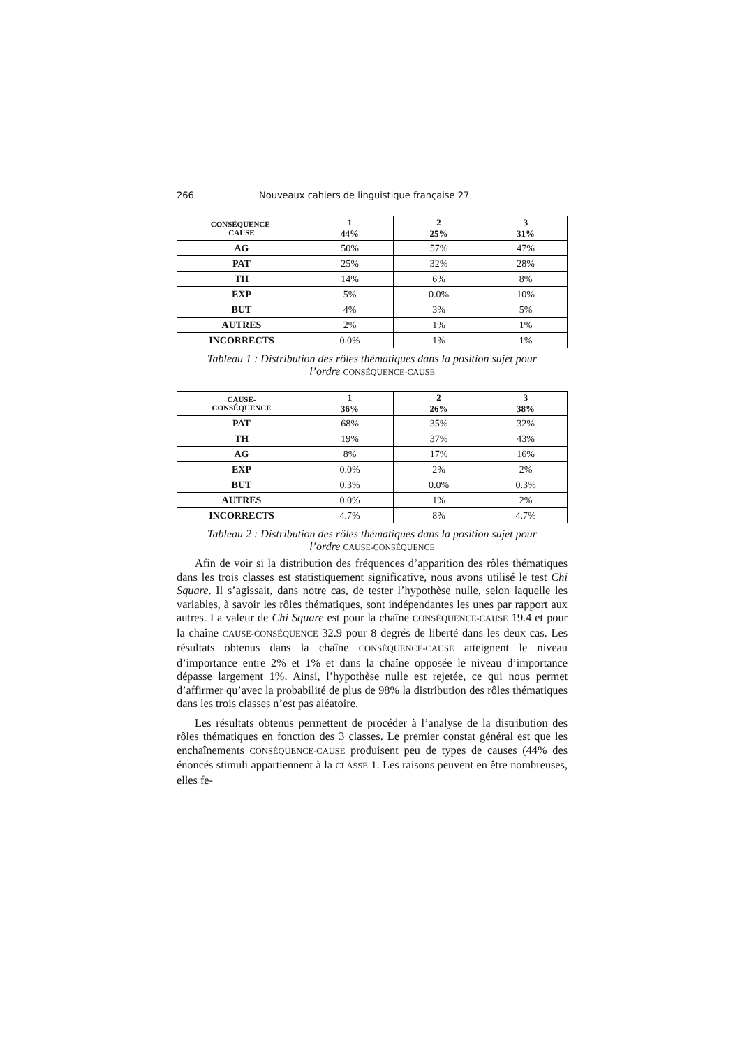266 Nouveaux cahiers de linguistique française 27
| CONSÉQUENCE- CAUSE | 1 44% | 2 25% | 3 31% |
| --- | --- | --- | --- |
| AG | 50% | 57% | 47% |
| PAT | 25% | 32% | 28% |
| TH | 14% | 6% | 8% |
| EXP | 5% | 0.0% | 10% |
| BUT | 4% | 3% | 5% |
| AUTRES | 2% | 1% | 1% |
| INCORRECTS | 0.0% | 1% | 1% |
Tableau 1 : Distribution des rôles thématiques dans la position sujet pour
l’ordre CONSÉQUENCE-CAUSE
| CAUSE- CONSÉQUENCE | 1 36% | 2 26% | 3 38% |
| --- | --- | --- | --- |
| PAT | 68% | 35% | 32% |
| TH | 19% | 37% | 43% |
| AG | 8% | 17% | 16% |
| EXP | 0.0% | 2% | 2% |
| BUT | 0.3% | 0.0% | 0.3% |
| AUTRES | 0.0% | 1% | 2% |
| INCORRECTS | 4.7% | 8% | 4.7% |
Tableau 2 : Distribution des rôles thématiques dans la position sujet pour
l’ordre CAUSE-CONSÉQUENCE
Afin de voir si la distribution des fréquences d’apparition des rôles thématiques dans les trois classes est statistiquement significative, nous avons utilisé le test Chi Square. Il s’agissait, dans notre cas, de tester l’hypothèse nulle, selon laquelle les variables, à savoir les rôles thématiques, sont indépendantes les unes par rapport aux autres. La valeur de Chi Square est pour la chaîne CONSÉQUENCE-CAUSE 19.4 et pour la chaîne CAUSE-CONSÉQUENCE 32.9 pour 8 degrés de liberté dans les deux cas. Les résultats obtenus dans la chaîne CONSÉQUENCE-CAUSE atteignent le niveau d’importance entre 2% et 1% et dans la chaîne opposée le niveau d’importance dépasse largement 1%. Ainsi, l’hypothèse nulle est rejetée, ce qui nous permet d’affirmer qu’avec la probabilité de plus de 98% la distribution des rôles thématiques dans les trois classes n’est pas aléatoire.
Les résultats obtenus permettent de procéder à l’analyse de la distribution des rôles thématiques en fonction des 3 classes. Le premier constat général est que les enchaînements CONSÉQUENCE-CAUSE produisent peu de types de causes (44% des énoncés stimuli appartiennent à la CLASSE 1. Les raisons peuvent en être nombreuses, elles fe-